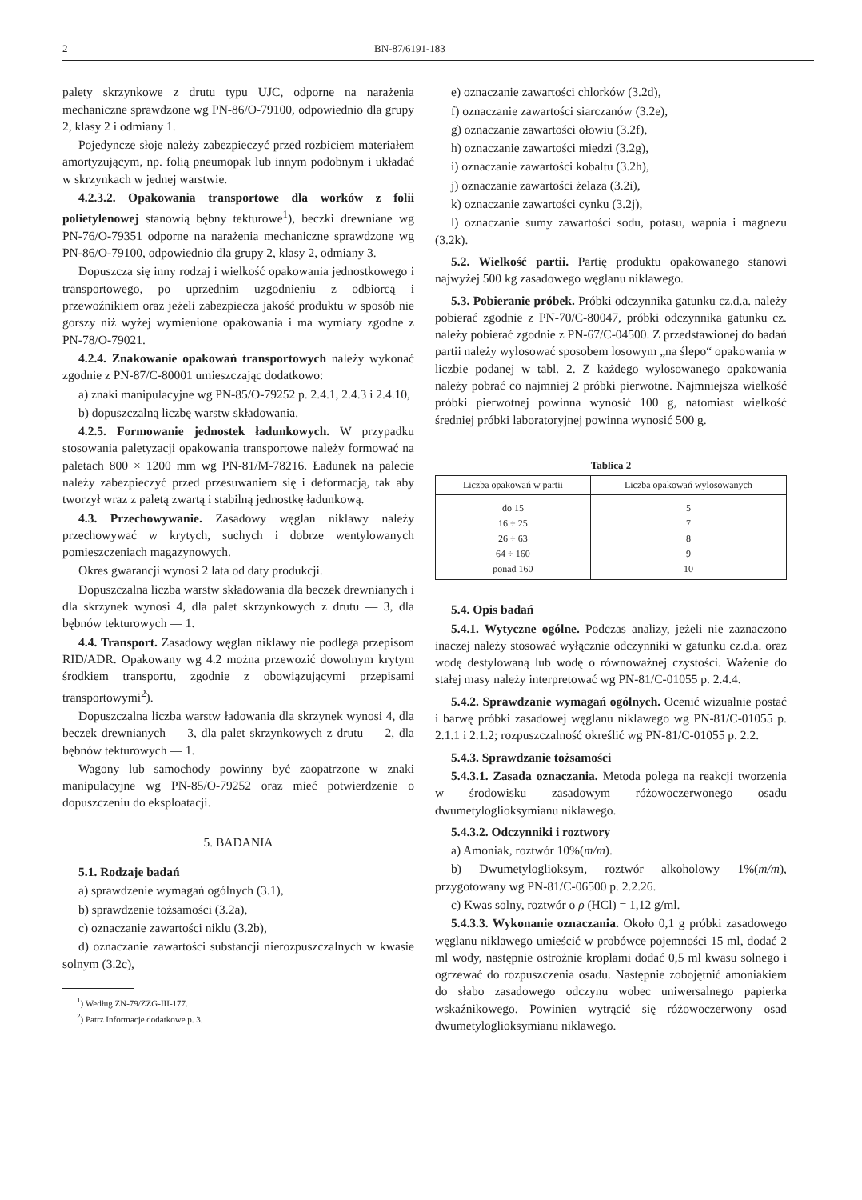2 BN-87/6191-183
palety skrzynkowe z drutu typu UJC, odporne na narażenia mechaniczne sprawdzone wg PN-86/O-79100, odpowiednio dla grupy 2, klasy 2 i odmiany 1.
Pojedyncze słoje należy zabezpieczyć przed rozbiciem materiałem amortyzującym, np. folią pneumopak lub innym podobnym i układać w skrzynkach w jednej warstwie.
4.2.3.2. Opakowania transportowe dla worków z folii polietylenowej stanowią bębny tekturowe<sup>1</sup>), beczki drewniane wg PN-76/O-79351 odporne na narażenia mechaniczne sprawdzone wg PN-86/O-79100, odpowiednio dla grupy 2, klasy 2, odmiany 3.
Dopuszcza się inny rodzaj i wielkość opakowania jednostkowego i transportowego, po uprzednim uzgodnieniu z odbiorcą i przewoźnikiem oraz jeżeli zabezpiecza jakość produktu w sposób nie gorszy niż wyżej wymienione opakowania i ma wymiary zgodne z PN-78/O-79021.
4.2.4. Znakowanie opakowań transportowych należy wykonać zgodnie z PN-87/C-80001 umieszczając dodatkowo:
a) znaki manipulacyjne wg PN-85/O-79252 p. 2.4.1, 2.4.3 i 2.4.10,
b) dopuszczalną liczbę warstw składowania.
4.2.5. Formowanie jednostek ładunkowych. W przypadku stosowania paletyzacji opakowania transportowe należy formować na paletach 800 × 1200 mm wg PN-81/M-78216. Ładunek na palecie należy zabezpieczyć przed przesuwaniem się i deformacją, tak aby tworzył wraz z paletą zwartą i stabilną jednostkę ładunkową.
4.3. Przechowywanie. Zasadowy węglan niklawy należy przechowywać w krytych, suchych i dobrze wentylowanych pomieszczeniach magazynowych.
Okres gwarancji wynosi 2 lata od daty produkcji.
Dopuszczalna liczba warstw składowania dla beczek drewnianych i dla skrzynek wynosi 4, dla palet skrzynkowych z drutu — 3, dla bębnów tekturowych — 1.
4.4. Transport. Zasadowy węglan niklawy nie podlega przepisom RID/ADR. Opakowany wg 4.2 można przewozić dowolnym krytym środkiem transportu, zgodnie z obowiązującymi przepisami transportowymi<sup>2</sup>).
Dopuszczalna liczba warstw ładowania dla skrzynek wynosi 4, dla beczek drewnianych — 3, dla palet skrzynkowych z drutu — 2, dla bębnów tekturowych — 1.
Wagony lub samochody powinny być zaopatrzone w znaki manipulacyjne wg PN-85/O-79252 oraz mieć potwierdzenie o dopuszczeniu do eksploatacji.
5. BADANIA
5.1. Rodzaje badań
a) sprawdzenie wymagań ogólnych (3.1),
b) sprawdzenie tożsamości (3.2a),
c) oznaczanie zawartości niklu (3.2b),
d) oznaczanie zawartości substancji nierozpuszczalnych w kwasie solnym (3.2c),
<sup>1</sup>) Według ZN-79/ZZG-III-177.
<sup>2</sup>) Patrz Informacje dodatkowe p. 3.
e) oznaczanie zawartości chlorków (3.2d),
f) oznaczanie zawartości siarczanów (3.2e),
g) oznaczanie zawartości ołowiu (3.2f),
h) oznaczanie zawartości miedzi (3.2g),
i) oznaczanie zawartości kobaltu (3.2h),
j) oznaczanie zawartości żelaza (3.2i),
k) oznaczanie zawartości cynku (3.2j),
l) oznaczanie sumy zawartości sodu, potasu, wapnia i magnezu (3.2k).
5.2. Wielkość partii. Partię produktu opakowanego stanowi najwyżej 500 kg zasadowego węglanu niklawego.
5.3. Pobieranie próbek. Próbki odczynnika gatunku cz.d.a. należy pobierać zgodnie z PN-70/C-80047, próbki odczynnika gatunku cz. należy pobierać zgodnie z PN-67/C-04500. Z przedstawionej do badań partii należy wylosować sposobem losowym „na ślepo“ opakowania w liczbie podanej w tabl. 2. Z każdego wylosowanego opakowania należy pobrać co najmniej 2 próbki pierwotne. Najmniejsza wielkość próbki pierwotnej powinna wynosić 100 g, natomiast wielkość średniej próbki laboratoryjnej powinna wynosić 500 g.
Tablica 2
| Liczba opakowań w partii | Liczba opakowań wylosowanych |
| --- | --- |
| do 15 | 5 |
| 16 ÷ 25 | 7 |
| 26 ÷ 63 | 8 |
| 64 ÷ 160 | 9 |
| ponad 160 | 10 |
5.4. Opis badań
5.4.1. Wytyczne ogólne. Podczas analizy, jeżeli nie zaznaczono inaczej należy stosować wyłącznie odczynniki w gatunku cz.d.a. oraz wodę destylowaną lub wodę o równoważnej czystości. Ważenie do stałej masy należy interpretować wg PN-81/C-01055 p. 2.4.4.
5.4.2. Sprawdzanie wymagań ogólnych. Ocenić wizualnie postać i barwę próbki zasadowej węglanu niklawego wg PN-81/C-01055 p. 2.1.1 i 2.1.2; rozpuszczalność określić wg PN-81/C-01055 p. 2.2.
5.4.3. Sprawdzanie tożsamości
5.4.3.1. Zasada oznaczania. Metoda polega na reakcji tworzenia w środowisku zasadowym różowoczerwonego osadu dwumetyloglioksymianu niklawego.
5.4.3.2. Odczynniki i roztwory
a) Amoniak, roztwór 10%(m/m).
b) Dwumetyloglioksym, roztwór alkoholowy 1%(m/m), przygotowany wg PN-81/C-06500 p. 2.2.26.
c) Kwas solny, roztwór o ρ (HCl) = 1,12 g/ml.
5.4.3.3. Wykonanie oznaczania. Około 0,1 g próbki zasadowego węglanu niklawego umieścić w probówce pojemności 15 ml, dodać 2 ml wody, następnie ostrożnie kroplami dodać 0,5 ml kwasu solnego i ogrzewać do rozpuszczenia osadu. Następnie zobojętnić amoniakiem do słabo zasadowego odczynu wobec uniwersalnego papierka wskaźnikowego. Powinien wytrącić się różowoczerwony osad dwumetyloglioksymianu niklawego.